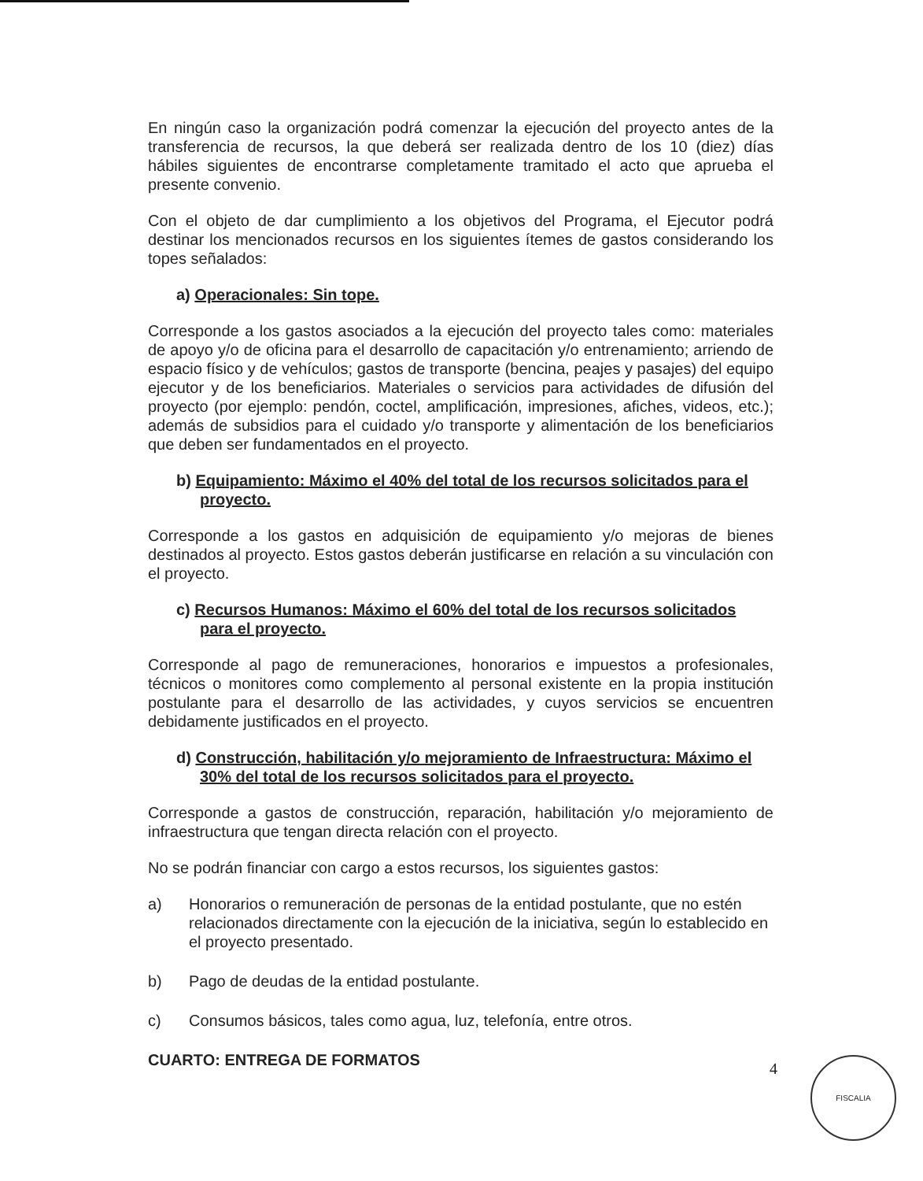En ningún caso la organización podrá comenzar la ejecución del proyecto antes de la transferencia de recursos, la que deberá ser realizada dentro de los 10 (diez) días hábiles siguientes de encontrarse completamente tramitado el acto que aprueba el presente convenio.
Con el objeto de dar cumplimiento a los objetivos del Programa, el Ejecutor podrá destinar los mencionados recursos en los siguientes ítemes de gastos considerando los topes señalados:
a) Operacionales: Sin tope.
Corresponde a los gastos asociados a la ejecución del proyecto tales como: materiales de apoyo y/o de oficina para el desarrollo de capacitación y/o entrenamiento; arriendo de espacio físico y de vehículos; gastos de transporte (bencina, peajes y pasajes) del equipo ejecutor y de los beneficiarios. Materiales o servicios para actividades de difusión del proyecto (por ejemplo: pendón, coctel, amplificación, impresiones, afiches, videos, etc.); además de subsidios para el cuidado y/o transporte y alimentación de los beneficiarios que deben ser fundamentados en el proyecto.
b) Equipamiento: Máximo el 40% del total de los recursos solicitados para el proyecto.
Corresponde a los gastos en adquisición de equipamiento y/o mejoras de bienes destinados al proyecto. Estos gastos deberán justificarse en relación a su vinculación con el proyecto.
c) Recursos Humanos: Máximo el 60% del total de los recursos solicitados para el proyecto.
Corresponde al pago de remuneraciones, honorarios e impuestos a profesionales, técnicos o monitores como complemento al personal existente en la propia institución postulante para el desarrollo de las actividades, y cuyos servicios se encuentren debidamente justificados en el proyecto.
d) Construcción, habilitación y/o mejoramiento de Infraestructura: Máximo el 30% del total de los recursos solicitados para el proyecto.
Corresponde a gastos de construcción, reparación, habilitación y/o mejoramiento de infraestructura que tengan directa relación con el proyecto.
No se podrán financiar con cargo a estos recursos, los siguientes gastos:
a) Honorarios o remuneración de personas de la entidad postulante, que no estén relacionados directamente con la ejecución de la iniciativa, según lo establecido en el proyecto presentado.
b) Pago de deudas de la entidad postulante.
c) Consumos básicos, tales como agua, luz, telefonía, entre otros.
CUARTO: ENTREGA DE FORMATOS
4 FISCALIA